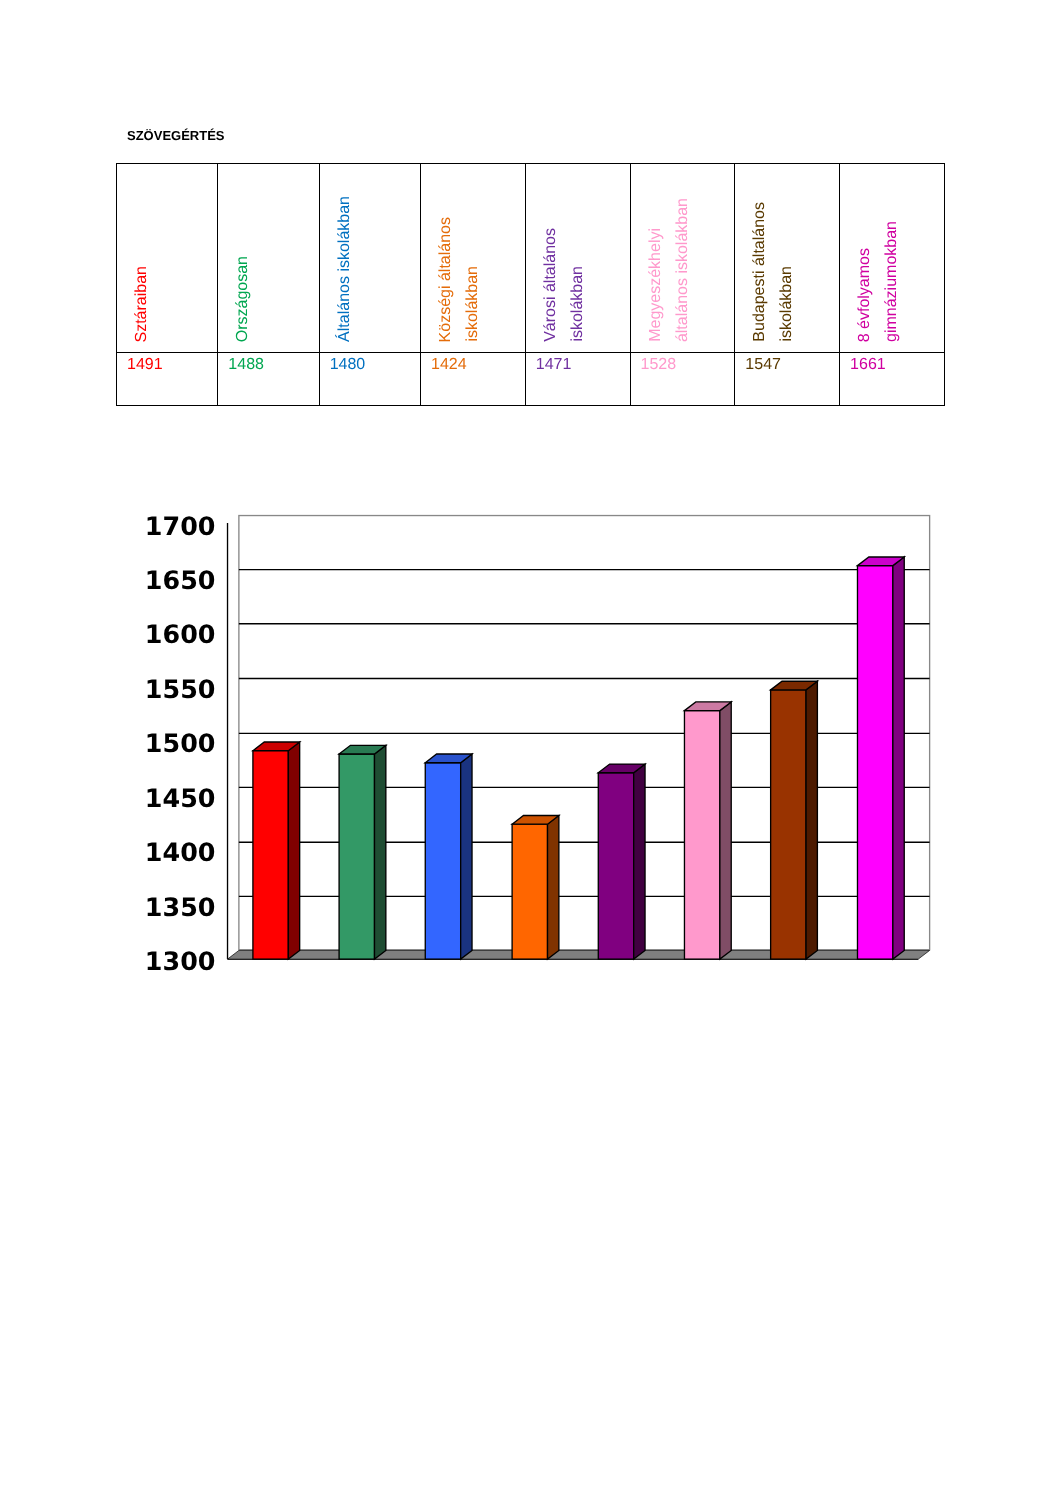SZÖVEGÉRTÉS
| Sztáraiban | Országosan | Általános iskolákban | Községi általános iskolákban | Városi általános iskolákban | Megyeszékhelyi általános iskolákban | Budapesti általános iskolákban | 8 évfolyamos gimnáziumokban |
| --- | --- | --- | --- | --- | --- | --- | --- |
| 1491 | 1488 | 1480 | 1424 | 1471 | 1528 | 1547 | 1661 |
1700
1650
1600
1550
1500
1450
1400
1350
1300